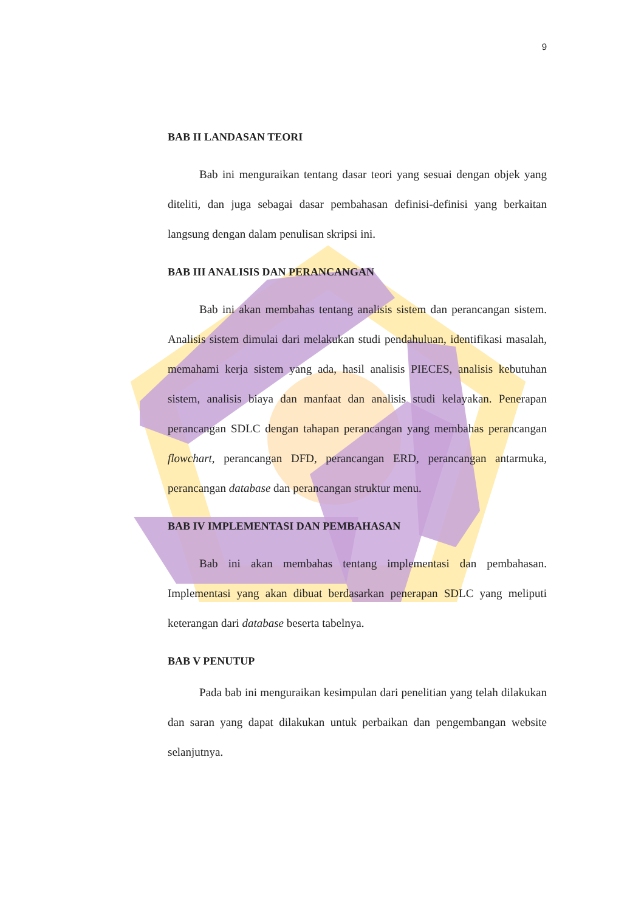9
BAB II LANDASAN TEORI
Bab ini menguraikan tentang dasar teori yang sesuai dengan objek yang diteliti, dan juga sebagai dasar pembahasan definisi-definisi yang berkaitan langsung dengan dalam penulisan skripsi ini.
BAB III ANALISIS DAN PERANCANGAN
Bab ini akan membahas tentang analisis sistem dan perancangan sistem. Analisis sistem dimulai dari melakukan studi pendahuluan, identifikasi masalah, memahami kerja sistem yang ada, hasil analisis PIECES, analisis kebutuhan sistem, analisis biaya dan manfaat dan analisis studi kelayakan. Penerapan perancangan SDLC dengan tahapan perancangan yang membahas perancangan flowchart, perancangan DFD, perancangan ERD, perancangan antarmuka, perancangan database dan perancangan struktur menu.
BAB IV IMPLEMENTASI DAN PEMBAHASAN
Bab ini akan membahas tentang implementasi dan pembahasan. Implementasi yang akan dibuat berdasarkan penerapan SDLC yang meliputi keterangan dari database beserta tabelnya.
BAB V PENUTUP
Pada bab ini menguraikan kesimpulan dari penelitian yang telah dilakukan dan saran yang dapat dilakukan untuk perbaikan dan pengembangan website selanjutnya.